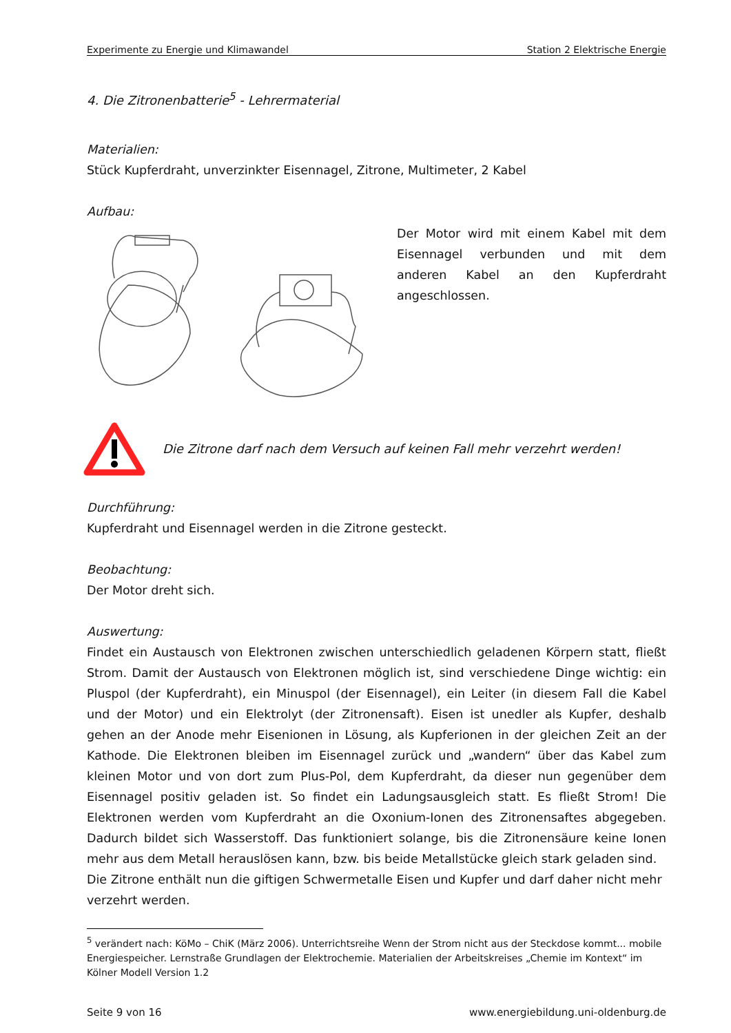Experimente zu Energie und Klimawandel Station 2 Elektrische Energie
4. Die Zitronenbatterie<sup>5</sup> - Lehrermaterial
Materialien:
Stück Kupferdraht, unverzinkter Eisennagel, Zitrone, Multimeter, 2 Kabel
Aufbau:
Der Motor wird mit einem Kabel mit dem Eisennagel verbunden und mit dem anderen Kabel an den Kupferdraht angeschlossen.
Die Zitrone darf nach dem Versuch auf keinen Fall mehr verzehrt werden!
Durchführung:
Kupferdraht und Eisennagel werden in die Zitrone gesteckt.
Beobachtung:
Der Motor dreht sich.
Auswertung:
Findet ein Austausch von Elektronen zwischen unterschiedlich geladenen Körpern statt, fließt Strom. Damit der Austausch von Elektronen möglich ist, sind verschiedene Dinge wichtig: ein Pluspol (der Kupferdraht), ein Minuspol (der Eisennagel), ein Leiter (in diesem Fall die Kabel und der Motor) und ein Elektrolyt (der Zitronensaft). Eisen ist unedler als Kupfer, deshalb gehen an der Anode mehr Eisenionen in Lösung, als Kupferionen in der gleichen Zeit an der Kathode. Die Elektronen bleiben im Eisennagel zurück und „wandern“ über das Kabel zum kleinen Motor und von dort zum Plus-Pol, dem Kupferdraht, da dieser nun gegenüber dem Eisennagel positiv geladen ist. So findet ein Ladungsausgleich statt. Es fließt Strom! Die Elektronen werden vom Kupferdraht an die Oxonium-Ionen des Zitronensaftes abgegeben. Dadurch bildet sich Wasserstoff. Das funktioniert solange, bis die Zitronensäure keine Ionen mehr aus dem Metall herauslösen kann, bzw. bis beide Metallstücke gleich stark geladen sind.
Die Zitrone enthält nun die giftigen Schwermetalle Eisen und Kupfer und darf daher nicht mehr verzehrt werden.
<sup>5</sup> verändert nach: KöMo – ChiK (März 2006). Unterrichtsreihe Wenn der Strom nicht aus der Steckdose kommt... mobile Energiespeicher. Lernstraße Grundlagen der Elektrochemie. Materialien der Arbeitskreises „Chemie im Kontext“ im Kölner Modell Version 1.2
Seite 9 von 16 www.energiebildung.uni-oldenburg.de